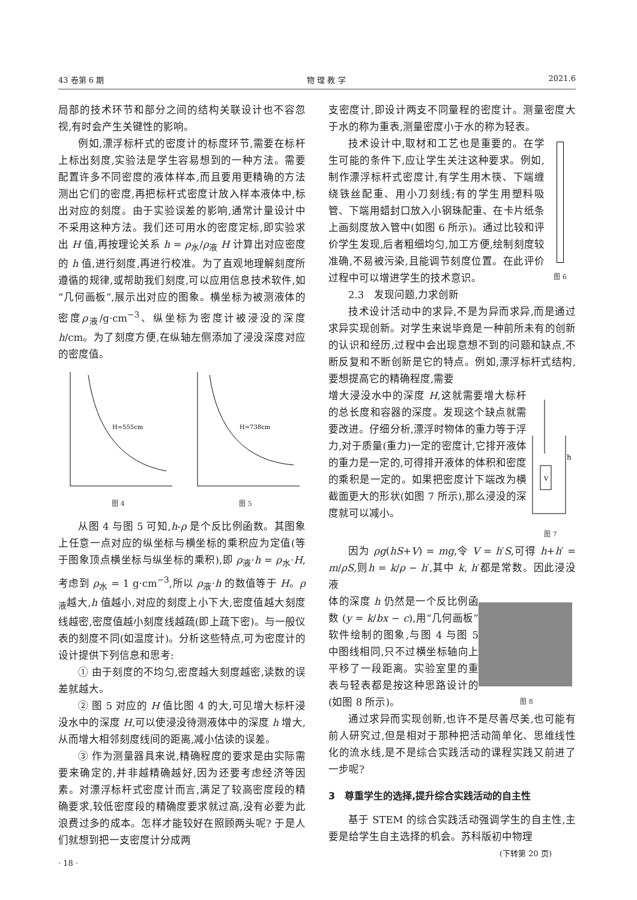43 卷第 6 期 物 理 教 学 2021.6
局部的技术环节和部分之间的结构关联设计也不容忽视,有时会产生关键性的影响。
例如,漂浮标杆式的密度计的标度环节,需要在标杆上标出刻度,实验法是学生容易想到的一种方法。需要配置许多不同密度的液体样本,而且要用更精确的方法测出它们的密度,再把标杆式密度计放入样本液体中,标出对应的刻度。由于实验误差的影响,通常计量设计中不采用这种方法。我们还可用水的密度定标,即实验求出 H 值,再按理论关系 h = ρ<sub>水</sub>/ρ<sub>液</sub> H 计算出对应密度的 h 值,进行刻度,再进行校准。为了直观地理解刻度所遵循的规律,或帮助我们刻度,可以应用信息技术软件,如“几何画板”,展示出对应的图象。横坐标为被测液体的密度ρ<sub>液</sub>/g·cm<sup>−3</sup>、纵坐标为密度计被浸没的深度 h/cm。为了刻度方便,在纵轴左侧添加了浸没深度对应的密度值。
H=555cm
图 4
H=738cm
图 5
从图 4 与图 5 可知,h-ρ 是个反比例函数。其图象上任意一点对应的纵坐标与横坐标的乘积应为定值(等于图象顶点横坐标与纵坐标的乘积),即 ρ<sub>液</sub>·h = ρ<sub>水</sub>·H,考虑到 ρ<sub>水</sub> = 1 g·cm<sup>−3</sup>,所以 ρ<sub>液</sub>·h 的数值等于 H。ρ<sub>液</sub>越大,h 值越小,对应的刻度上小下大,密度值越大刻度线越密,密度值越小刻度线越疏(即上疏下密)。与一般仪表的刻度不同(如温度计)。分析这些特点,可为密度计的设计提供下列信息和思考:
① 由于刻度的不均匀,密度越大刻度越密,读数的误差就越大。
② 图 5 对应的 H 值比图 4 的大,可见增大标杆浸没水中的深度 H,可以使浸没待测液体中的深度 h 增大,从而增大相邻刻度线间的距离,减小估读的误差。
③ 作为测量器具来说,精确程度的要求是由实际需要来确定的,并非越精确越好,因为还要考虑经济等因素。对漂浮标杆式密度计而言,满足了较高密度段的精确要求,较低密度段的精确度要求就过高,没有必要为此浪费过多的成本。怎样才能较好在照顾两头呢? 于是人们就想到把一支密度计分成两
· 18 ·
支密度计,即设计两支不同量程的密度计。测量密度大于水的称为重表,测量密度小于水的称为轻表。
技术设计中,取材和工艺也是重要的。在学生可能的条件下,应让学生关注这种要求。例如,制作漂浮标杆式密度计,有学生用木筷、下端缠绕铁丝配重、用小刀刻线;有的学生用塑料吸管、下端用蜡封口放入小钢珠配重、在卡片纸条上画刻度放入管中(如图 6 所示)。通过比较和评价学生发现,后者粗细均匀,加工方便,绘制刻度较准确,不易被污染,且能调节刻度位置。在此评价过程中可以增进学生的技术意识。
图 6
2.3　发现问题,力求创新
技术设计活动中的求异,不是为异而求异,而是通过求异实现创新。对学生来说毕竟是一种前所未有的创新的认识和经历,过程中会出现意想不到的问题和缺点,不断反复和不断创新是它的特点。例如,漂浮标杆式结构,要想提高它的精确程度,需要
增大浸没水中的深度 H,这就需要增大标杆的总长度和容器的深度。发现这个缺点就需要改进。仔细分析,漂浮时物体的重力等于浮力,对于质量(重力)一定的密度计,它排开液体的重力是一定的,可得排开液体的体积和密度的乘积是一定的。如果把密度计下端改为横截面更大的形状(如图 7 所示),那么浸没的深度就可以减小。
V
h
图 7
因为 ρg(hS+V) = mg,令 V = h′S,可得 h+h′ = m/ρS,则h = k/ρ − h′,其中 k, h′都是常数。因此浸没液
体的深度 h 仍然是一个反比例函数 (y = k/bx − c),用“几何画板”软件绘制的图象,与图 4 与图 5 中图线相同,只不过横坐标轴向上平移了一段距离。实验室里的重表与轻表都是按这种思路设计的(如图 8 所示)。
图 8
通过求异而实现创新,也许不是尽善尽美,也可能有前人研究过,但是相对于那种把活动简单化、思维线性化的流水线,是不是综合实践活动的课程实践又前进了一步呢?
3　尊重学生的选择,提升综合实践活动的自主性
基于 STEM 的综合实践活动强调学生的自主性,主要是给学生自主选择的机会。苏科版初中物理
(下转第 20 页)